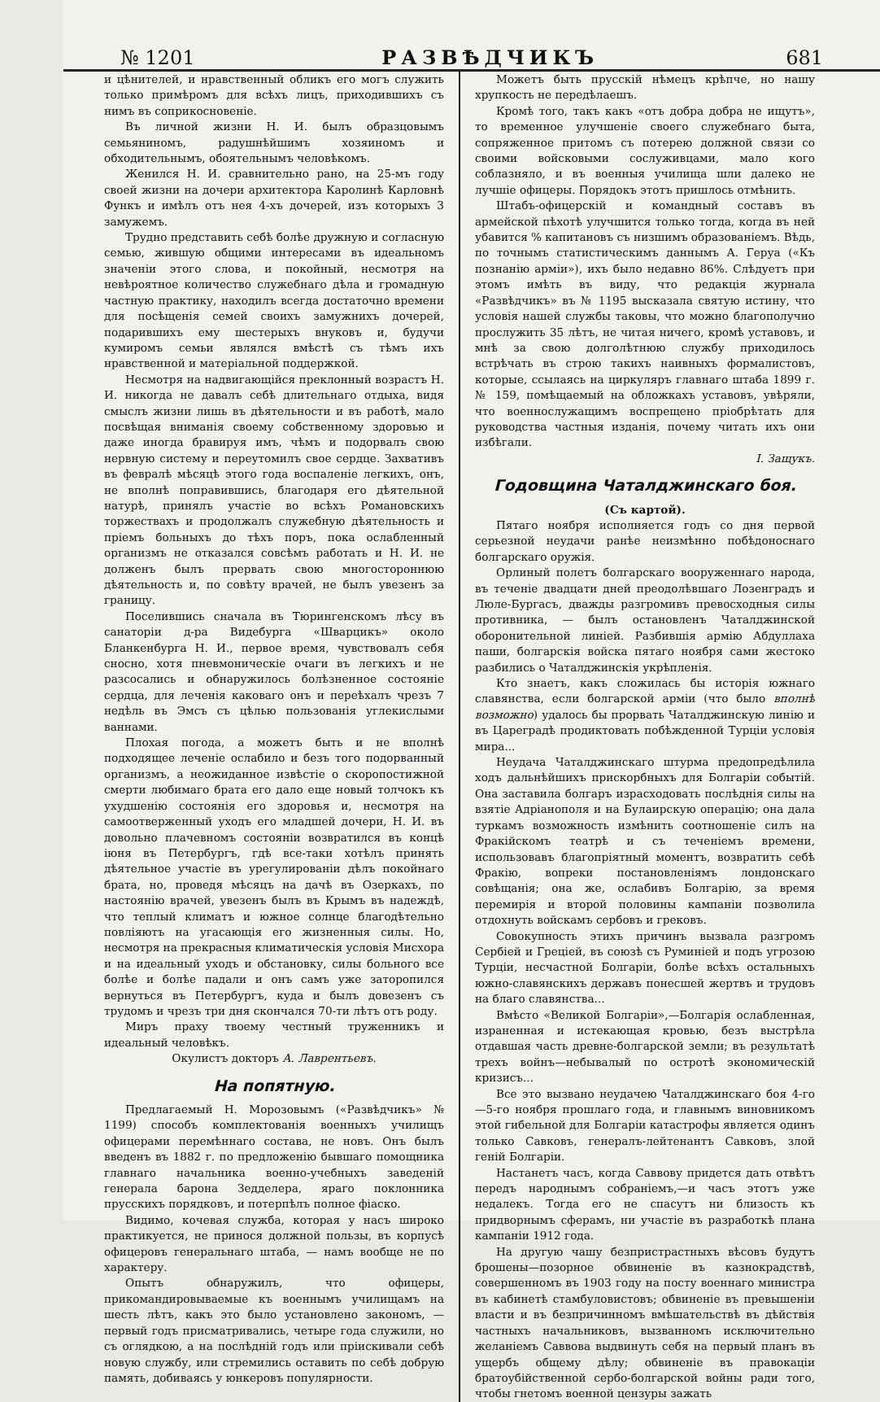№ 1201 РАЗВѢДЧИКЪ 681
и цѣнителей, и нравственный обликъ его могъ служить только примѣромъ для всѣхъ лицъ, приходившихъ съ нимъ въ соприкосновеніе.
Въ личной жизни Н. И. былъ образцовымъ семьяниномъ, радушнѣйшимъ хозяиномъ и обходительнымъ, обоятельнымъ человѣкомъ.
Женился Н. И. сравнительно рано, на 25-мъ году своей жизни на дочери архитектора Каролинѣ Карловнѣ Функъ и имѣлъ отъ нея 4-хъ дочерей, изъ которыхъ 3 замужемъ.
Трудно представить себѣ болѣе дружную и согласную семью, жившую общими интересами въ идеальномъ значеніи этого слова, и покойный, несмотря на невѣроятное количество служебнаго дѣла и громадную частную практику, находилъ всегда достаточно времени для посѣщенія семей своихъ замужнихъ дочерей, подарившихъ ему шестерыхъ внуковъ и, будучи кумиромъ семьи являлся вмѣстѣ съ тѣмъ ихъ нравственной и матеріальной поддержкой.
Несмотря на надвигающійся преклонный возрастъ Н. И. никогда не давалъ себѣ длительнаго отдыха, видя смыслъ жизни лишь въ дѣятельности и въ работѣ, мало посвѣщая вниманія своему собственному здоровью и даже иногда бравируя имъ, чѣмъ и подорвалъ свою нервную систему и переутомилъ свое сердце. Захвативъ въ февралѣ мѣсяцѣ этого года воспаленіе легкихъ, онъ, не вполнѣ поправившись, благодаря его дѣятельной натурѣ, принялъ участіе во всѣхъ Романовскихъ торжествахъ и продолжалъ служебную дѣятельность и пріемъ больныхъ до тѣхъ поръ, пока ослабленный организмъ не отказался совсѣмъ работать и Н. И. не долженъ былъ прервать свою многостороннюю дѣятельность и, по совѣту врачей, не былъ увезенъ за границу.
Поселившись сначала въ Тюрингенскомъ лѣсу въ санаторіи д-ра Видебурга «Шварцикъ» около Бланкенбурга Н. И., первое время, чувствовалъ себя сносно, хотя пневмоническіе очаги въ легкихъ и не разсосались и обнаружилось болѣзненное состояніе сердца, для леченія каковаго онъ и переѣхалъ чрезъ 7 недѣль въ Эмсъ съ цѣлью пользованія углекислыми ваннами.
Плохая погода, а можетъ быть и не вполнѣ подходящее леченіе ослабило и безъ того подорванный организмъ, а неожиданное извѣстіе о скоропостижной смерти любимаго брата его дало еще новый толчокъ къ ухудшенію состоянія его здоровья и, несмотря на самоотверженный уходъ его младшей дочери, Н. И. въ довольно плачевномъ состояніи возвратился въ концѣ іюня въ Петербургъ, гдѣ все-таки хотѣлъ принять дѣятельное участіе въ урегулированіи дѣлъ покойнаго брата, но, проведя мѣсяцъ на дачѣ въ Озеркахъ, по настоянію врачей, увезенъ былъ въ Крымъ въ надеждѣ, что теплый климатъ и южное солнце благодѣтельно повліяютъ на угасающія его жизненныя силы. Но, несмотря на прекрасныя климатическія условія Мисхора и на идеальный уходъ и обстановку, силы больного все болѣе и болѣе падали и онъ самъ уже заторопился вернуться въ Петербургъ, куда и былъ довезенъ съ трудомъ и чрезъ три дня скончался 70-ти лѣтъ отъ роду.
Миръ праху твоему честный труженникъ и идеальный человѣкъ.
Окулистъ докторъ А. Лаврентьевъ.
На попятную.
Предлагаемый Н. Морозовымъ («Развѣдчикъ» № 1199) способъ комплектованія военныхъ училищъ офицерами перемѣннаго состава, не новъ. Онъ былъ введенъ въ 1882 г. по предложенію бывшаго помощника главнаго начальника военно-учебныхъ заведеній генерала барона Зедделера, яраго поклонника прусскихъ порядковъ, и потерпѣлъ полное фіаско.
Видимо, кочевая служба, которая у насъ широко практикуется, не принося должной пользы, въ корпусѣ офицеровъ генеральнаго штаба, — намъ вообще не по характеру.
Опытъ обнаружилъ, что офицеры, прикомандировываемые къ военнымъ училищамъ на шесть лѣтъ, какъ это было установлено закономъ, — первый годъ присматривались, четыре года служили, но съ оглядкою, а на послѣдній годъ или пріискивали себѣ новую службу, или стремились оставить по себѣ добрую память, добиваясь у юнкеровъ популярности.
Можетъ быть прусскій нѣмецъ крѣпче, но нашу хрупкость не передѣлаешъ.
Кромѣ того, такъ какъ «отъ добра добра не ищутъ», то временное улучшеніе своего служебнаго быта, сопряженное притомъ съ потерею должной связи со своими войсковыми сослуживцами, мало кого соблазняло, и въ военныя училища шли далеко не лучшіе офицеры. Порядокъ этотъ пришлось отмѣнить.
Штабъ-офицерскій и командный составъ въ армейской пѣхотѣ улучшится только тогда, когда въ ней убавится % капитановъ съ низшимъ образованіемъ. Вѣдь, по точнымъ статистическимъ даннымъ А. Геруа («Къ познанію арміи»), ихъ было недавно 86%. Слѣдуетъ при этомъ имѣть въ виду, что редакція журнала «Развѣдчикъ» въ № 1195 высказала святую истину, что условія нашей службы таковы, что можно благополучно прослужить 35 лѣтъ, не читая ничего, кромѣ уставовъ, и мнѣ за свою долголѣтнюю службу приходилось встрѣчать въ строю такихъ наивныхъ формалистовъ, которые, ссылаясь на циркуляръ главнаго штаба 1899 г. № 159, помѣщаемый на обложкахъ уставовъ, увѣряли, что военнослужащимъ воспрещено пріобрѣтать для руководства частныя изданія, почему читать ихъ они избѣгали.
І. Защукъ.
Годовщина Чаталджинскаго боя.
(Съ картой).
Пятаго ноября исполняется годъ со дня первой серьезной неудачи ранѣе неизмѣнно побѣдоноснаго болгарскаго оружія.
Орлиный полетъ болгарскаго вооруженнаго народа, въ теченіе двадцати дней преодолѣвшаго Лозенградъ и Люле-Бургасъ, дважды разгромивъ превосходныя силы противника, — былъ остановленъ Чаталджинской оборонительной линіей. Разбившія армію Абдуллаха паши, болгарскія войска пятаго ноября сами жестоко разбились о Чаталджинскія укрѣпленія.
Кто знаетъ, какъ сложилась бы исторія южнаго славянства, если болгарской арміи (что было вполнѣ возможно) удалось бы прорвать Чаталджинскую линію и въ Царе­градѣ продиктовать побѣжденной Турціи условія мира...
Неудача Чаталджинскаго штурма предопредѣлила ходъ дальнѣйшихъ прискорбныхъ для Болгаріи событій. Она заставила болгаръ израсходовать послѣднія силы на взятіе Адріанополя и на Булаирскую операцію; она дала туркамъ возможность измѣнить соотношеніе силъ на Фракійскомъ театрѣ и съ теченіемъ времени, использовавъ благопріятный моментъ, возвратить себѣ Фракію, вопреки постановленіямъ лондонскаго совѣщанія; она же, ослабивъ Болгарію, за время перемирія и второй половины кампаніи позволила отдохнуть войскамъ сербовъ и грековъ.
Совокупность этихъ причинъ вызвала разгромъ Сербіей и Греціей, въ союзѣ съ Руминіей и подъ угрозою Турціи, несчастной Болгаріи, болѣе всѣхъ остальныхъ южно-славянскихъ державъ понесшей жертвъ и трудовъ на благо славянства...
Вмѣсто «Великой Болгаріи»,—Болгарія ослабленная, израненная и истекающая кровью, безъ выстрѣла отдавшая часть древне-болгарской земли; въ результатѣ трехъ войнъ—небывалый по остротѣ экономическій кризисъ...
Все это вызвано неудачею Чаталджинскаго боя 4-го—5-го ноября прошлаго года, и главнымъ виновникомъ этой гибельной для Болгаріи катастрофы является одинъ только Савковъ, генералъ-лейтенантъ Савковъ, злой геній Болгаріи.
Настанетъ часъ, когда Саввову придется дать отвѣтъ передъ народнымъ собраніемъ,—и часъ этотъ уже недалекъ. Тогда его не спасутъ ни близость къ придворнымъ сферамъ, ни участіе въ разработкѣ плана кампаніи 1912 года.
На другую чашу безпристрастныхъ вѣсовъ будутъ брошены—позорное обвиненіе въ казнокрадствѣ, совершенномъ въ 1903 году на посту военнаго министра въ кабинетѣ стамбуловистовъ; обвиненіе въ превышеніи власти и въ безпричинномъ вмѣшательствѣ въ дѣйствія частныхъ начальниковъ, вызванномъ исключительно желаніемъ Саввова выдвинуть себя на первый планъ въ ущербъ общему дѣлу; обвиненіе въ правокаціи братоубійственной сербо-болгарской войны ради того, чтобы гнетомъ военной цензуры зажать